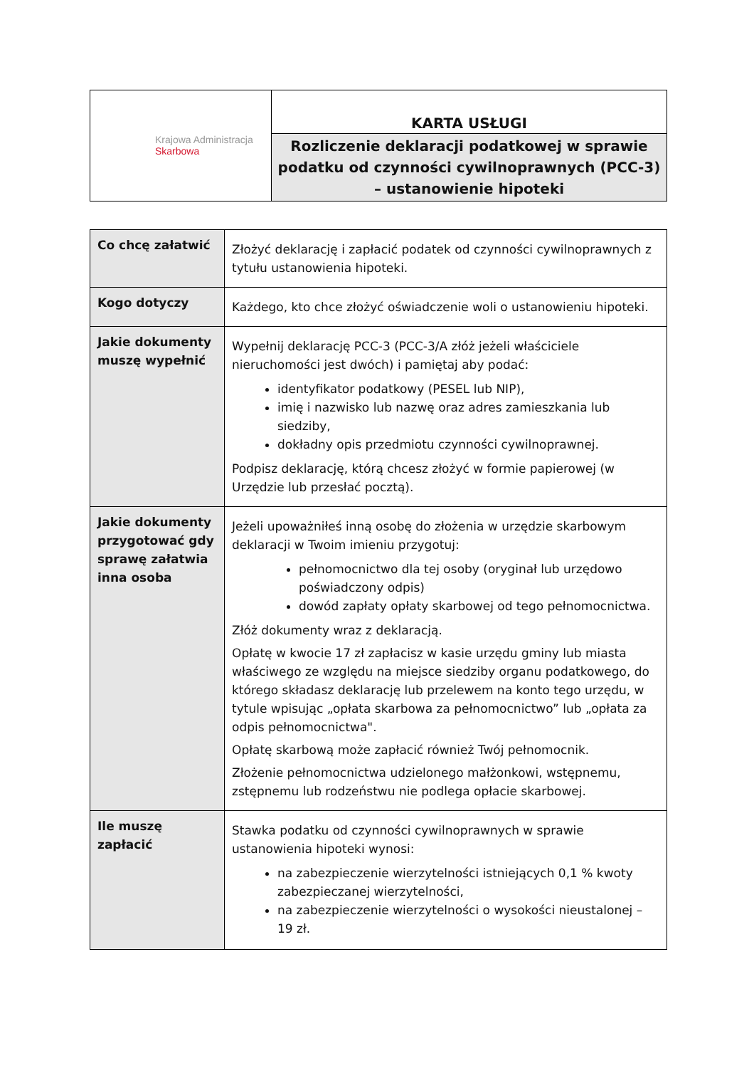| Krajowa Administracja Skarbowa | KARTA USŁUGI |
| | Rozliczenie deklaracji podatkowej w sprawie podatku od czynności cywilnoprawnych (PCC-3) – ustanowienie hipoteki |
| Co chcę załatwić | Złożyć deklarację i zapłacić podatek od czynności cywilnoprawnych z tytułu ustanowienia hipoteki. |
| Kogo dotyczy | Każdego, kto chce złożyć oświadczenie woli o ustanowieniu hipoteki. |
| Jakie dokumenty muszę wypełnić | Wypełnij deklarację PCC-3 (PCC-3/A złóż jeżeli właściciele nieruchomości jest dwóch) i pamiętaj aby podać: identyfikator podatkowy (PESEL lub NIP), imię i nazwisko lub nazwę oraz adres zamieszkania lub siedziby, dokładny opis przedmiotu czynności cywilnoprawnej. Podpisz deklarację, którą chcesz złożyć w formie papierowej (w Urzędzie lub przesłać pocztą). |
| Jakie dokumenty przygotować gdy sprawę załatwia inna osoba | Jeżeli upoważniłeś inną osobę do złożenia w urzędzie skarbowym deklaracji w Twoim imieniu przygotuj: pełnomocnictwo dla tej osoby (oryginał lub urzędowo poświadczony odpis) dowód zapłaty opłaty skarbowej od tego pełnomocnictwa. Złóż dokumenty wraz z deklaracją. Opłatę w kwocie 17 zł zapłacisz w kasie urzędu gminy lub miasta właściwego ze względu na miejsce siedziby organu podatkowego, do którego składasz deklarację lub przelewem na konto tego urzędu, w tytule wpisując „opłata skarbowa za pełnomocnictwo” lub „opłata za odpis pełnomocnictwa". Opłatę skarbową może zapłacić również Twój pełnomocnik. Złożenie pełnomocnictwa udzielonego małżonkowi, wstępnemu, zstępnemu lub rodzeństwu nie podlega opłacie skarbowej. |
| Ile muszę zapłacić | Stawka podatku od czynności cywilnoprawnych w sprawie ustanowienia hipoteki wynosi: na zabezpieczenie wierzytelności istniejących 0,1 % kwoty zabezpieczanej wierzytelności, na zabezpieczenie wierzytelności o wysokości nieustalonej – 19 zł. |